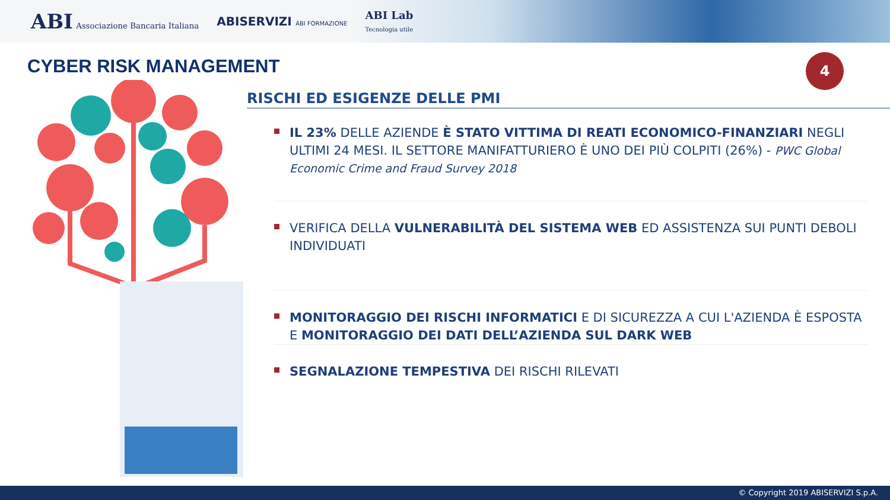ABI Associazione Bancaria Italiana
ABISERVIZI ABI FORMAZIONE
ABI Lab
Tecnologia utile
CYBER RISK MANAGEMENT
4
RISCHI ED ESIGENZE DELLE PMI
IL 23% DELLE AZIENDE È STATO VITTIMA DI REATI ECONOMICO-FINANZIARI NEGLI ULTIMI 24 MESI. IL SETTORE MANIFATTURIERO È UNO DEI PIÙ COLPITI (26%) - PWC Global Economic Crime and Fraud Survey 2018
VERIFICA DELLA VULNERABILITÀ DEL SISTEMA WEB ED ASSISTENZA SUI PUNTI DEBOLI INDIVIDUATI
MONITORAGGIO DEI RISCHI INFORMATICI E DI SICUREZZA A CUI L'AZIENDA È ESPOSTA E MONITORAGGIO DEI DATI DELL’AZIENDA SUL DARK WEB
SEGNALAZIONE TEMPESTIVA DEI RISCHI RILEVATI
© Copyright 2019 ABISERVIZI S.p.A.